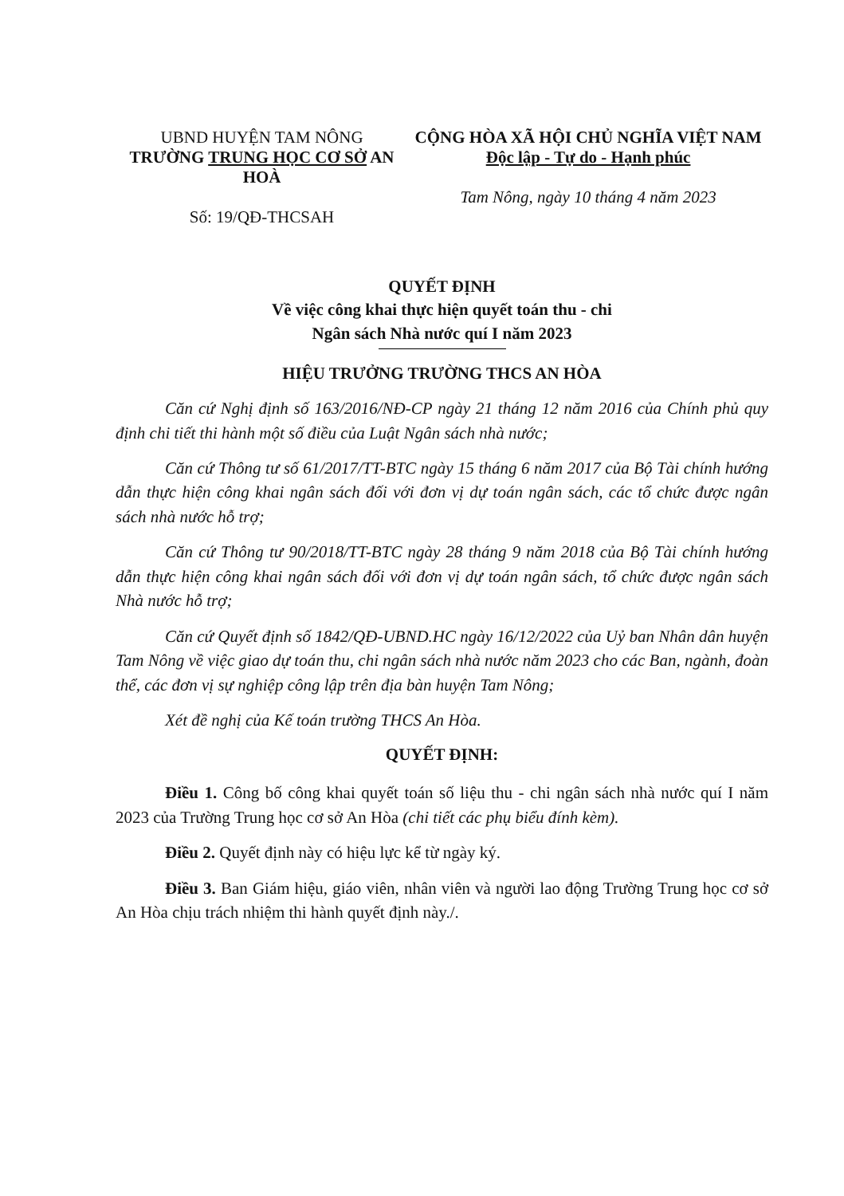UBND HUYỆN TAM NÔNG
TRƯỜNG TRUNG HỌC CƠ SỞ AN HOÀ
Số: 19/QĐ-THCSAH
CỘNG HÒA XÃ HỘI CHỦ NGHĨA VIỆT NAM
Độc lập - Tự do - Hạnh phúc
Tam Nông, ngày 10 tháng 4 năm 2023
QUYẾT ĐỊNH
Về việc công khai thực hiện quyết toán thu - chi
Ngân sách Nhà nước quí I năm 2023
HIỆU TRƯỞNG TRƯỜNG THCS AN HÒA
Căn cứ Nghị định số 163/2016/NĐ-CP ngày 21 tháng 12 năm 2016 của Chính phủ quy định chi tiết thi hành một số điều của Luật Ngân sách nhà nước;
Căn cứ Thông tư số 61/2017/TT-BTC ngày 15 tháng 6 năm 2017 của Bộ Tài chính hướng dẫn thực hiện công khai ngân sách đối với đơn vị dự toán ngân sách, các tổ chức được ngân sách nhà nước hỗ trợ;
Căn cứ Thông tư 90/2018/TT-BTC ngày 28 tháng 9 năm 2018 của Bộ Tài chính hướng dẫn thực hiện công khai ngân sách đối với đơn vị dự toán ngân sách, tổ chức được ngân sách Nhà nước hỗ trợ;
Căn cứ Quyết định số 1842/QĐ-UBND.HC ngày 16/12/2022 của Uỷ ban Nhân dân huyện Tam Nông về việc giao dự toán thu, chi ngân sách nhà nước năm 2023 cho các Ban, ngành, đoàn thể, các đơn vị sự nghiệp công lập trên địa bàn huyện Tam Nông;
Xét đề nghị của Kế toán trường THCS An Hòa.
QUYẾT ĐỊNH:
Điều 1. Công bố công khai quyết toán số liệu thu - chi ngân sách nhà nước quí I năm 2023 của Trường Trung học cơ sở An Hòa (chi tiết các phụ biểu đính kèm).
Điều 2. Quyết định này có hiệu lực kể từ ngày ký.
Điều 3. Ban Giám hiệu, giáo viên, nhân viên và người lao động Trường Trung học cơ sở An Hòa chịu trách nhiệm thi hành quyết định này./.